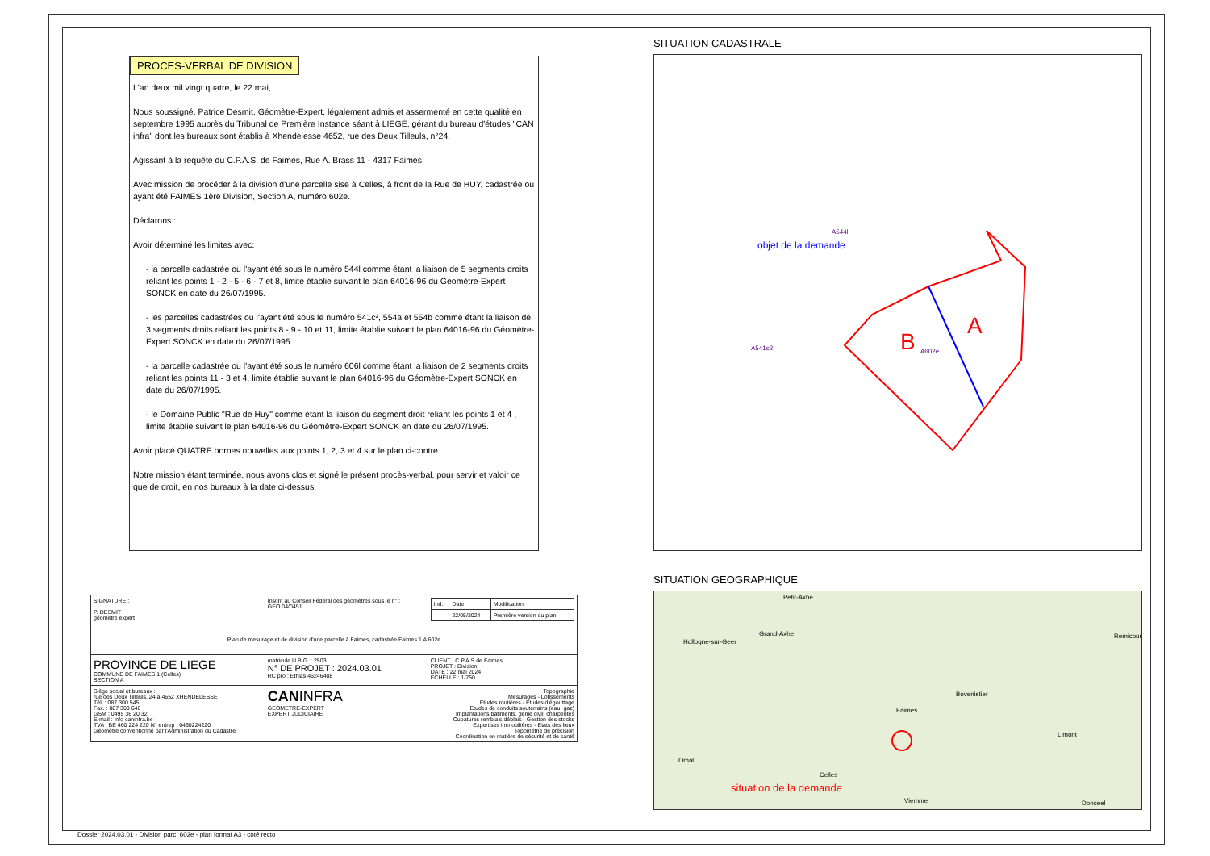PROCES-VERBAL DE DIVISION
L'an deux mil vingt quatre, le 22 mai,
Nous soussigné, Patrice Desmit, Géomètre-Expert, légalement admis et assermenté en cette qualité en septembre 1995 auprès du Tribunal de Première Instance séant à LIEGE, gérant du bureau d'études "CAN infra" dont les bureaux sont établis à Xhendelesse 4652, rue des Deux Tilleuls, n°24.
Agissant à la requête du C.P.A.S. de Faimes, Rue A. Brass 11 - 4317 Faimes.
Avec mission de procéder à la division d'une parcelle sise à Celles, à front de la Rue de HUY, cadastrée ou ayant été FAIMES 1ère Division, Section A, numéro 602e.
Déclarons :
Avoir déterminé les limites avec:
- la parcelle cadastrée ou l'ayant été sous le numéro 544l comme étant la liaison de 5 segments droits reliant les points 1 - 2 - 5 - 6 - 7 et 8, limite établie suivant le plan 64016-96 du Géomètre-Expert SONCK en date du 26/07/1995.
- les parcelles cadastrées ou l'ayant été sous le numéro 541c², 554a et 554b comme étant la liaison de 3 segments droits reliant les points 8 - 9 - 10 et 11, limite établie suivant le plan 64016-96 du Géomètre-Expert SONCK en date du 26/07/1995.
- la parcelle cadastrée ou l'ayant été sous le numéro 606l comme étant la liaison de 2 segments droits reliant les points 11 - 3 et 4, limite établie suivant le plan 64016-96 du Géomètre-Expert SONCK en date du 26/07/1995.
- le Domaine Public "Rue de Huy" comme étant la liaison du segment droit reliant les points 1 et 4 , limite établie suivant le plan 64016-96 du Géomètre-Expert SONCK en date du 26/07/1995.
Avoir placé QUATRE bornes nouvelles aux points 1, 2, 3 et 4 sur le plan ci-contre.
Notre mission étant terminée, nous avons clos et signé le présent procès-verbal, pour servir et valoir ce que de droit, en nos bureaux à la date ci-dessus.
SITUATION CADASTRALE
objet de la demande
B
A
A602e
A544l
A541c2
SITUATION GEOGRAPHIQUE
situation de la demande
Faimes
Celles
Bovenistier
Remicourt
Hollogne-sur-Geer
Grand-Axhe
Petit-Axhe
Omal
Limont
Donceel
Viemme
| SIGNATURE : P. DESMIT géomètre expert | Inscrit au Conseil Fédéral des géomètres sous le n° : GEO 04/0451 | / Ind. / Date / Modification / / / 22/05/2024 / Première version du plan / |
| Plan de mesurage et de division d'une parcelle à Faimes, cadastrée Faimes 1 A 602e | | |
| PROVINCE DE LIEGE COMMUNE DE FAIMES 1 (Celles) SECTION A | matricule U.B.G. : 2503 N° DE PROJET : 2024.03.01 RC pro : Ethias 45246408 | CLIENT : C.P.A.S de Faimes PROJET : Division DATE : 22 mai 2024 ECHELLE : 1/750 |
| Siège social et bureaux : rue des Deux Tilleuls, 24 à 4652 XHENDELESSE Tél. : 087 300 545 Fax. : 087 300 646 GSM : 0495 36 20 32 E-mail : info caninfra.be TVA : BE 460 224 220 N° entrep : 0460224220 Géomètre conventionné par l'Administration du Cadastre | CAN INFRA GEOMETRE-EXPERT EXPERT JUDICIAIRE | Topographie Mesurages - Lotissements Etudes routières - Etudes d'égouttage Etudes de conduits souterrains (eau, gaz) Implantations bâtiments, génie civil, charpentes Cubatures remblais déblais - Gestion des stocks Expertises immobilières - Etats des lieux Topométrie de précision Coordination en matière de sécurité et de santé |
Dossier 2024.03.01 - Division parc. 602e - plan format A3 - coté recto